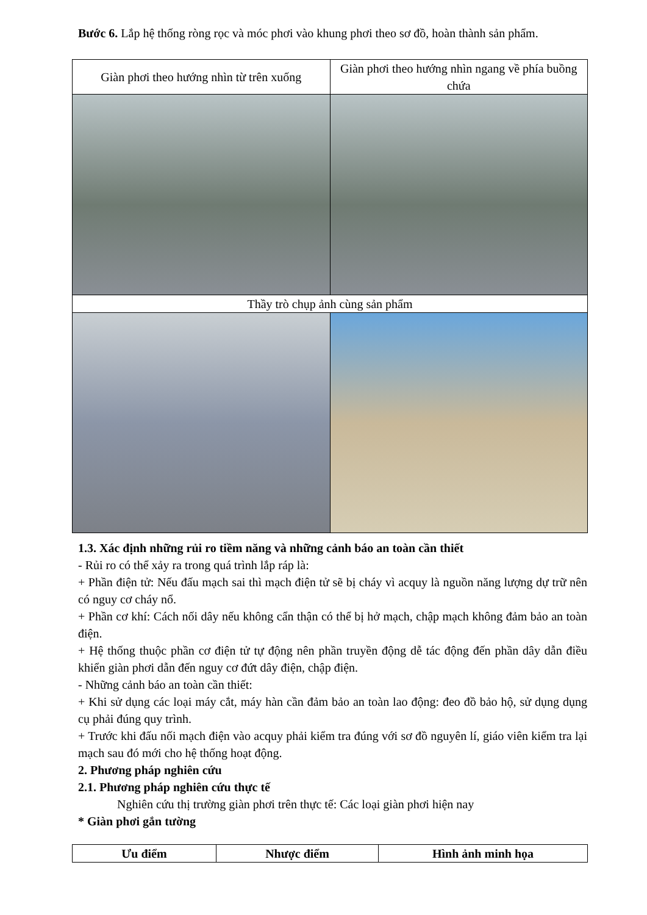Bước 6. Lắp hệ thống ròng rọc và móc phơi vào khung phơi theo sơ đồ, hoàn thành sản phẩm.
| Giàn phơi theo hướng nhìn từ trên xuống | Giàn phơi theo hướng nhìn ngang về phía buồng chứa |
| Thầy trò chụp ảnh cùng sản phẩm | |
1.3. Xác định những rủi ro tiềm năng và những cảnh báo an toàn cần thiết
- Rủi ro có thể xảy ra trong quá trình lắp ráp là:
+ Phần điện tử: Nếu đấu mạch sai thì mạch điện tử sẽ bị cháy vì acquy là nguồn năng lượng dự trữ nên có nguy cơ cháy nổ.
+ Phần cơ khí: Cách nối dây nếu không cẩn thận có thể bị hở mạch, chập mạch không đảm bảo an toàn điện.
+ Hệ thống thuộc phần cơ điện tử tự động nên phần truyền động dễ tác động đến phần dây dẫn điều khiển giàn phơi dẫn đến nguy cơ đứt dây điện, chập điện.
- Những cảnh báo an toàn cần thiết:
+ Khi sử dụng các loại máy cắt, máy hàn cần đảm bảo an toàn lao động: đeo đồ bảo hộ, sử dụng dụng cụ phải đúng quy trình.
+ Trước khi đấu nối mạch điện vào acquy phải kiểm tra đúng với sơ đồ nguyên lí, giáo viên kiểm tra lại mạch sau đó mới cho hệ thống hoạt động.
2. Phương pháp nghiên cứu
2.1. Phương pháp nghiên cứu thực tế
Nghiên cứu thị trường giàn phơi trên thực tế: Các loại giàn phơi hiện nay
* Giàn phơi gắn tường
| Ưu điểm | Nhược điểm | Hình ảnh minh họa |
| --- | --- | --- |